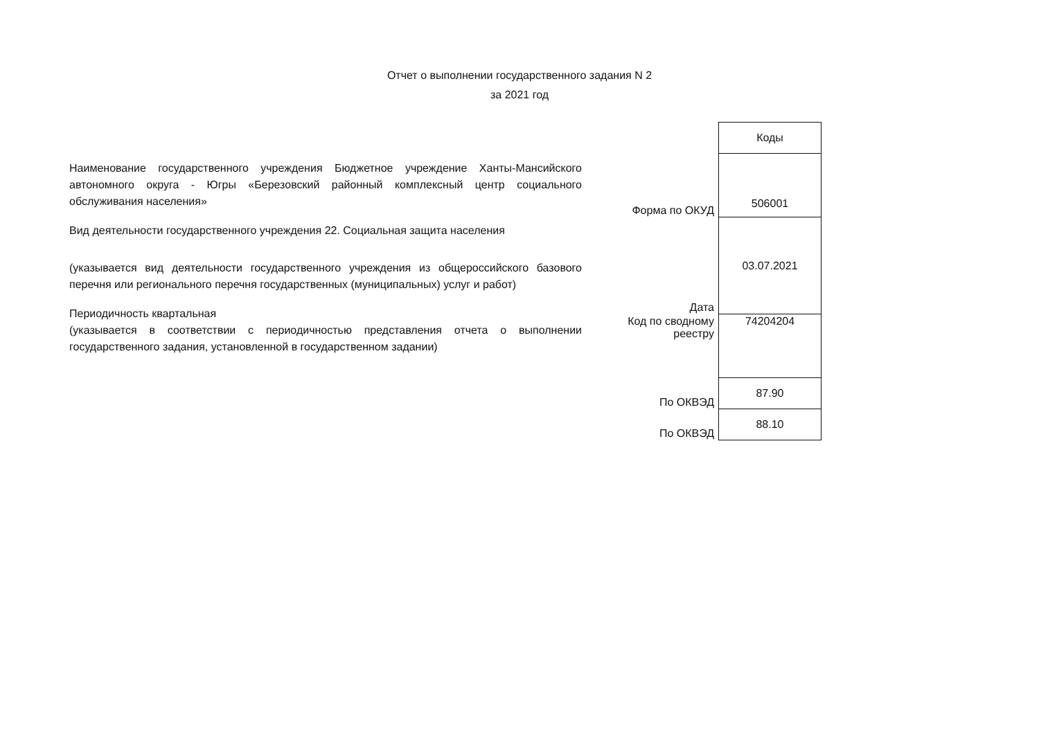Отчет о выполнении государственного задания N 2
за 2021 год
Наименование государственного учреждения Бюджетное учреждение Ханты-Мансийского автономного округа - Югры «Березовский районный комплексный центр социального обслуживания населения»
Вид деятельности государственного учреждения 22. Социальная защита населения
(указывается вид деятельности государственного учреждения из общероссийского базового перечня или регионального перечня государственных (муниципальных) услуг и работ)
Периодичность квартальная
(указывается в соответствии с периодичностью представления отчета о выполнении государственного задания, установленной в государственном задании)
| | Коды |
| Форма по ОКУД | 506001 |
| Дата | 03.07.2021 |
| Код по сводному реестру | 74204204 |
| По ОКВЭД | 87.90 |
| По ОКВЭД | 88.10 |